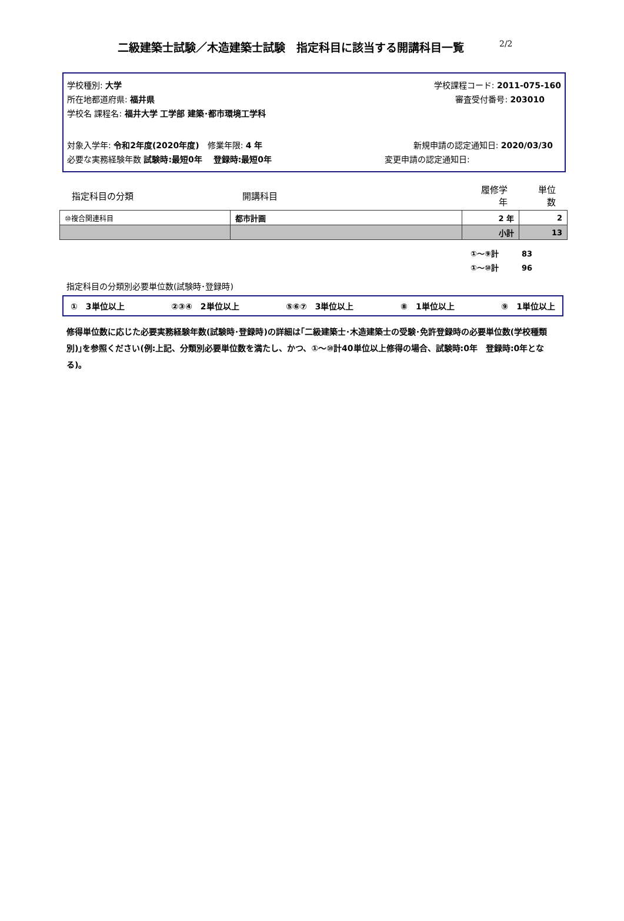二級建築士試験／木造建築士試験　指定科目に該当する開講科目一覧 2/2
学校種別: 大学 学校課程コード: 2011-075-160
所在地都道府県: 福井県 審査受付番号: 203010　　
学校名 課程名: 福井大学 工学部 建築･都市環境工学科
対象入学年: 令和2年度(2020年度)　修業年限: 4 年 新規申請の認定通知日: 2020/03/30　
必要な実務経験年数 試験時:最短0年　 登録時:最短0年 変更申請の認定通知日:
| 指定科目の分類 | 開講科目 | 履修学年 | 単位数 |
| ⑩複合関連科目 | 都市計画 | 2 年 | 2 |
| | | 小計 | 13 |
①～⑨計　　　83
①～⑩計　　　96
指定科目の分類別必要単位数(試験時･登録時)
①　3単位以上 ②③④　2単位以上 ⑤⑥⑦　3単位以上 ⑧　1単位以上 ⑨　1単位以上
修得単位数に応じた必要実務経験年数(試験時･登録時)の詳細は｢二級建築士･木造建築士の受験･免許登録時の必要単位数(学校種類別)｣を参照ください(例:上記、分類別必要単位数を満たし、かつ、①～⑩計40単位以上修得の場合、試験時:0年　登録時:0年となる)。